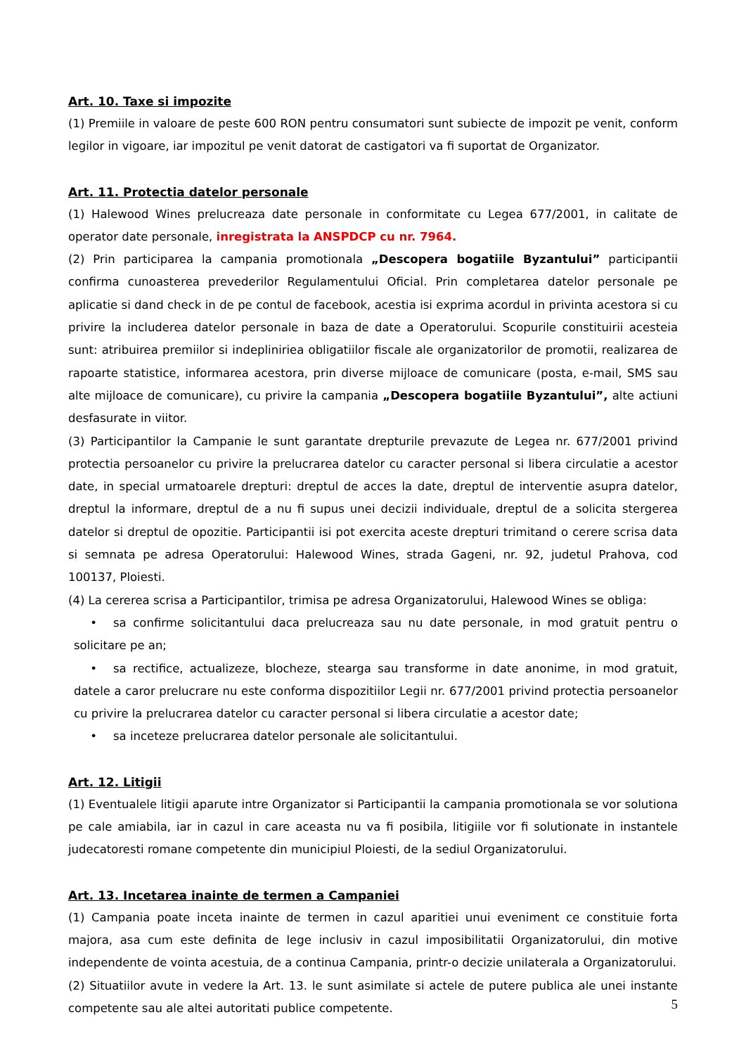Art. 10. Taxe si impozite
(1) Premiile in valoare de peste 600 RON pentru consumatori sunt subiecte de impozit pe venit, conform legilor in vigoare, iar impozitul pe venit datorat de castigatori va fi suportat de Organizator.
Art. 11. Protectia datelor personale
(1) Halewood Wines prelucreaza date personale in conformitate cu Legea 677/2001, in calitate de operator date personale, inregistrata la ANSPDCP cu nr. 7964.
(2) Prin participarea la campania promotionala „Descopera bogatiile Byzantului” participantii confirma cunoasterea prevederilor Regulamentului Oficial. Prin completarea datelor personale pe aplicatie si dand check in de pe contul de facebook, acestia isi exprima acordul in privinta acestora si cu privire la includerea datelor personale in baza de date a Operatorului. Scopurile constituirii acesteia sunt: atribuirea premiilor si indepliniriea obligatiilor fiscale ale organizatorilor de promotii, realizarea de rapoarte statistice, informarea acestora, prin diverse mijloace de comunicare (posta, e-mail, SMS sau alte mijloace de comunicare), cu privire la campania „Descopera bogatiile Byzantului”, alte actiuni desfasurate in viitor.
(3) Participantilor la Campanie le sunt garantate drepturile prevazute de Legea nr. 677/2001 privind protectia persoanelor cu privire la prelucrarea datelor cu caracter personal si libera circulatie a acestor date, in special urmatoarele drepturi: dreptul de acces la date, dreptul de interventie asupra datelor, dreptul la informare, dreptul de a nu fi supus unei decizii individuale, dreptul de a solicita stergerea datelor si dreptul de opozitie. Participantii isi pot exercita aceste drepturi trimitand o cerere scrisa data si semnata pe adresa Operatorului: Halewood Wines, strada Gageni, nr. 92, judetul Prahova, cod 100137, Ploiesti.
(4) La cererea scrisa a Participantilor, trimisa pe adresa Organizatorului, Halewood Wines se obliga:
• sa confirme solicitantului daca prelucreaza sau nu date personale, in mod gratuit pentru o solicitare pe an;
• sa rectifice, actualizeze, blocheze, stearga sau transforme in date anonime, in mod gratuit, datele a caror prelucrare nu este conforma dispozitiilor Legii nr. 677/2001 privind protectia persoanelor cu privire la prelucrarea datelor cu caracter personal si libera circulatie a acestor date;
• sa inceteze prelucrarea datelor personale ale solicitantului.
Art. 12. Litigii
(1) Eventualele litigii aparute intre Organizator si Participantii la campania promotionala se vor solutiona pe cale amiabila, iar in cazul in care aceasta nu va fi posibila, litigiile vor fi solutionate in instantele judecatoresti romane competente din municipiul Ploiesti, de la sediul Organizatorului.
Art. 13. Incetarea inainte de termen a Campaniei
(1) Campania poate inceta inainte de termen in cazul aparitiei unui eveniment ce constituie forta majora, asa cum este definita de lege inclusiv in cazul imposibilitatii Organizatorului, din motive independente de vointa acestuia, de a continua Campania, printr-o decizie unilaterala a Organizatorului.
(2) Situatiilor avute in vedere la Art. 13. le sunt asimilate si actele de putere publica ale unei instante competente sau ale altei autoritati publice competente.
5